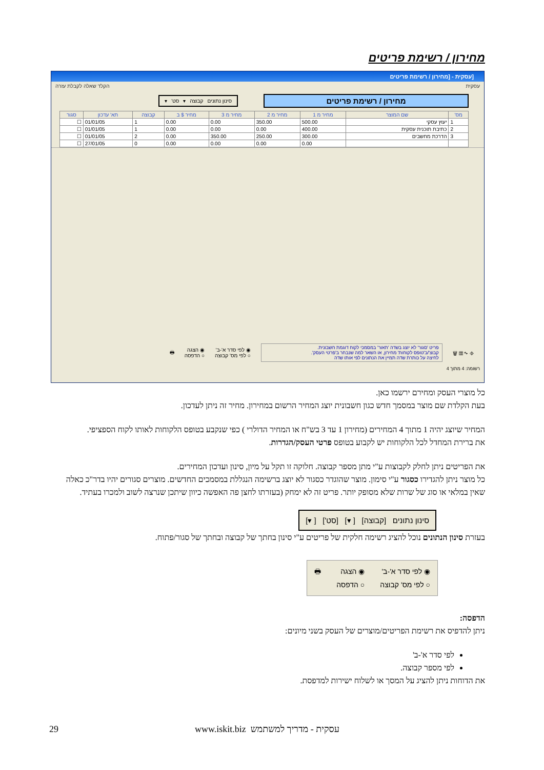מחירון / רשימת פריטים
[עסקית - [מחירון / רשימת פריטים
עסקית הקלד שאלה לקבלת עזרה
מחירון / רשימת פריטים
סינון נתונים קבוצה ▾ סט' ▾
| מס' | שם המוצר | מחיר מ 1 | מחיר מ 2 | מחיר מ 3 | מחיר $ ב | קבוצה | תא' עדכון | סגור |
| --- | --- | --- | --- | --- | --- | --- | --- | --- |
| 1 | יעוץ עסקי | 500.00 | 350.00 | 0.00 | 0.00 | 1 | 01/01/05 | ☐ |
| 2 | כתיבת תוכנית עסקית | 400.00 | 0.00 | 0.00 | 0.00 | 1 | 01/01/05 | ☐ |
| 3 | הדרכת מחשבים | 300.00 | 250.00 | 350.00 | 0.00 | 2 | 01/01/05 | ☐ |
| | | 0.00 | 0.00 | 0.00 | 0.00 | 0 | 27/01/05 | ☐ |
⎆ ▸* ▦ 🗑
פריט 'סגור' לא יוצג בשדה 'תאור' במסמכי לקוח דוגמת חשבונית.
קבוצ'/ב'טופס לקוחות' מחירון, או השאר למה שנבחר ב'פרטי העסק'.
לחיצה על כותרת שדה תמיין את הנתונים לפי אותו שדה
◉ לפי סדר א'-ב'
○ לפי מס' קבוצה
◉ הצגה
○ הדפסה
🖶
רשומה: 4 מתוך 4
כל מוצרי העסק ומחירם ירשמו כאן.
בעת הקלדת שם מוצר במסמך חדש כגון חשבונית יוצג המחיר הרשום במחירון. מחיר זה ניתן לעדכון.
המחיר שיוצג יהיה 1 מתוך 4 המחירים (מחירון 1 עד 3 בש"ח או המחיר הדולרי ) כפי שנקבע בטופס הלקוחות לאותו לקוח הספציפי.
את ברירת המחדל לכל הלקוחות יש לקבוע בטופס פרטי העסק/הגדרות.
את הפריטים ניתן לחלק לקבוצות ע"י מתן מספר קבוצה. חלוקה זו תקל על מיון, סינון ועדכון המחירים.
כל מוצר ניתן להגדירו כסגור ע"י סימון. מוצר שהוגדר כסגור לא יוצג ברשימה הנגללת במסמכים החדשים. מוצרים סגורים יהיו בדר"כ כאלה שאין במלאי או סוג של שרות שלא מסופק יותר. פריט זה לא ימחק (בעזרתו לחצן פה האפשה כיוון שיתכן שנרצה לשוב ולמכרו בעתיד.
סינון נתונים [קבוצה] [ ▾] [סט'] [ ▾]
בעזרת סינון הנתונים נוכל להציג רשימה חלקית של פריטים ע"י סינון בחתך של קבוצה ובחתך של סגור/פתוח.
◉ לפי סדר א'-ב'
○ לפי מס' קבוצה
◉ הצגה
○ הדפסה
🖶
הדפסה:
ניתן להדפיס את רשימת הפריטים/מוצרים של העסק בשני מיונים:
לפי סדר א'-ב'
לפי מספר קבוצה.
את הדוחות ניתן להציג על המסך או לשלוח ישירות למדפסת.
29 www.iskit.biz עסקית - מדריך למשתמש